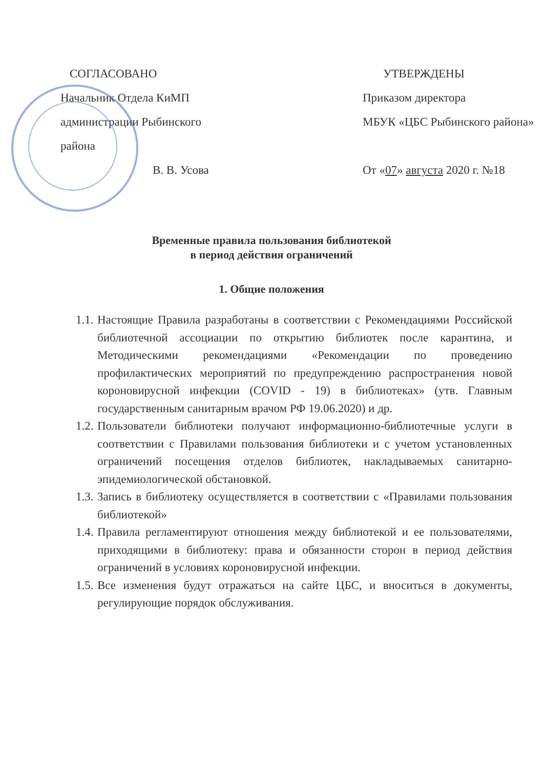СОГЛАСОВАНО
Начальник Отдела КиМП
администрации Рыбинского
района
В. В. Усова
УТВЕРЖДЕНЫ
Приказом директора
МБУК «ЦБС Рыбинского района»
От «07» августа 2020 г. №18
Временные правила пользования библиотекой
в период действия ограничений
1. Общие положения
1.1. Настоящие Правила разработаны в соответствии с Рекомендациями Российской библиотечной ассоциации по открытию библиотек после карантина, и Методическими рекомендациями «Рекомендации по проведению профилактических мероприятий по предупреждению распространения новой короновирусной инфекции (COVID - 19) в библиотеках» (утв. Главным государственным санитарным врачом РФ 19.06.2020) и др.
1.2. Пользователи библиотеки получают информационно-библиотечные услуги в соответствии с Правилами пользования библиотеки и с учетом установленных ограничений посещения отделов библиотек, накладываемых санитарно-эпидемиологической обстановкой.
1.3. Запись в библиотеку осуществляется в соответствии с «Правилами пользования библиотекой»
1.4. Правила регламентируют отношения между библиотекой и ее пользователями, приходящими в библиотеку: права и обязанности сторон в период действия ограничений в условиях короновирусной инфекции.
1.5. Все изменения будут отражаться на сайте ЦБС, и вноситься в документы, регулирующие порядок обслуживания.